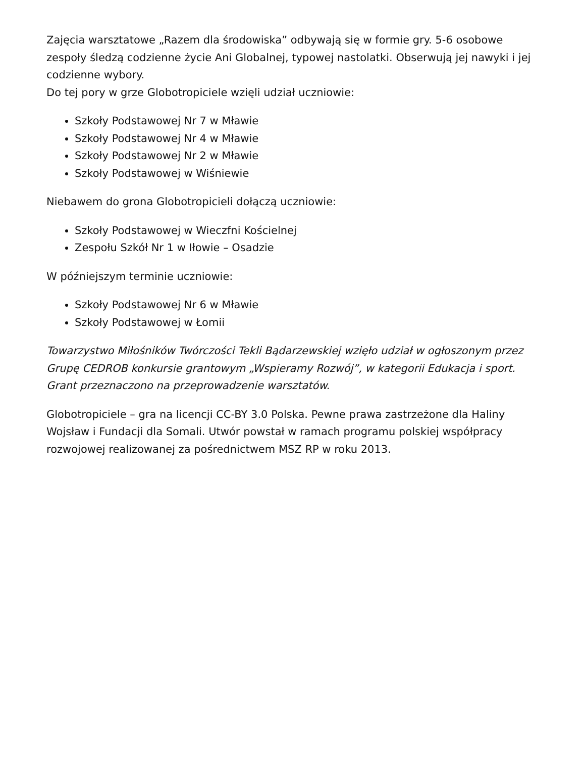Zajęcia warsztatowe „Razem dla środowiska” odbywają się w formie gry. 5-6 osobowe zespoły śledzą codzienne życie Ani Globalnej, typowej nastolatki. Obserwują jej nawyki i jej codzienne wybory.
Do tej pory w grze Globotropiciele wzięli udział uczniowie:
Szkoły Podstawowej Nr 7 w Mławie
Szkoły Podstawowej Nr 4 w Mławie
Szkoły Podstawowej Nr 2 w Mławie
Szkoły Podstawowej w Wiśniewie
Niebawem do grona Globotropicieli dołączą uczniowie:
Szkoły Podstawowej w Wieczfni Kościelnej
Zespołu Szkół Nr 1 w Iłowie – Osadzie
W późniejszym terminie uczniowie:
Szkoły Podstawowej Nr 6 w Mławie
Szkoły Podstawowej w Łomii
Towarzystwo Miłośników Twórczości Tekli Bądarzewskiej wzięło udział w ogłoszonym przez Grupę CEDROB konkursie grantowym „Wspieramy Rozwój”, w kategorii Edukacja i sport. Grant przeznaczono na przeprowadzenie warsztatów.
Globotropiciele – gra na licencji CC-BY 3.0 Polska. Pewne prawa zastrzeżone dla Haliny Wojsław i Fundacji dla Somali. Utwór powstał w ramach programu polskiej współpracy rozwojowej realizowanej za pośrednictwem MSZ RP w roku 2013.